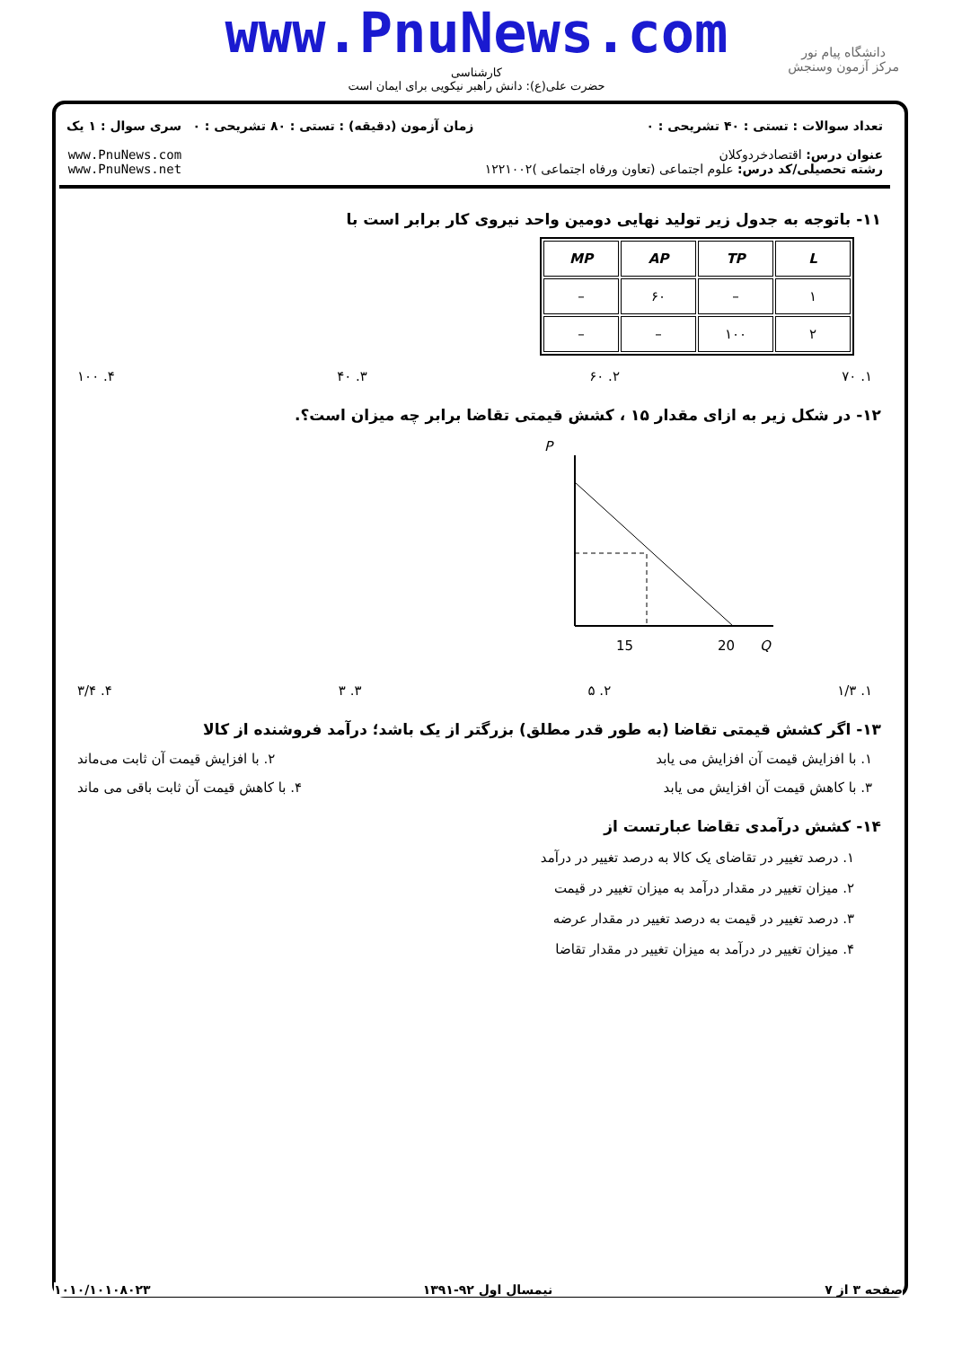www.PnuNews.com
دانشگاه پیام نور
مرکز آزمون وسنجش
کارشناسی
حضرت علی(ع): دانش راهبر نیکویی برای ایمان است
تعداد سوالات : تستی : ۴۰ تشریحی : ۰
عنوان درس: اقتصادخردوکلان
رشته تحصیلی/کد درس: علوم اجتماعی (تعاون ورفاه اجتماعی )۱۲۲۱۰۰۲
زمان آزمون (دقیقه) : تستی : ۸۰ تشریحی : ۰
سری سوال : ۱ یک
www.PnuNews.com
www.PnuNews.net
۱۱- باتوجه به جدول زیر تولید نهایی دومین واحد نیروی کار برابر است با
| L | TP | AP | MP |
| --- | --- | --- | --- |
| ۱ | – | ۶۰ | – |
| ۲ | ۱۰۰ | – | – |
۱. ۷۰ ۲. ۶۰ ۳. ۴۰ ۴. ۱۰۰
۱۲- در شکل زیر به ازای مقدار ۱۵ ، کشش قیمتی تقاضا برابر چه میزان است؟.
P
15
20
Q
۱. ۱/۳ ۲. ۵ ۳. ۳ ۴. ۳/۴
۱۳- اگر کشش قیمتی تقاضا (به طور قدر مطلق) بزرگتر از یک باشد؛ درآمد فروشنده از کالا
۱. با افزایش قیمت آن افزایش می یابد ۲. با افزایش قیمت آن ثابت می‌ماند
۳. با کاهش قیمت آن افزایش می یابد ۴. با کاهش قیمت آن ثابت باقی می ماند
۱۴- کشش درآمدی تقاضا عبارتست از
۱. درصد تغییر در تقاضای یک کالا به درصد تغییر در درآمد
۲. میزان تغییر در مقدار درآمد به میزان تغییر در قیمت
۳. درصد تغییر در قیمت به درصد تغییر در مقدار عرضه
۴. میزان تغییر در درآمد به میزان تغییر در مقدار تقاضا
صفحه ۳ از ۷ نیمسال اول ۹۲-۱۳۹۱ ۱۰۱۰/۱۰۱۰۸۰۲۳